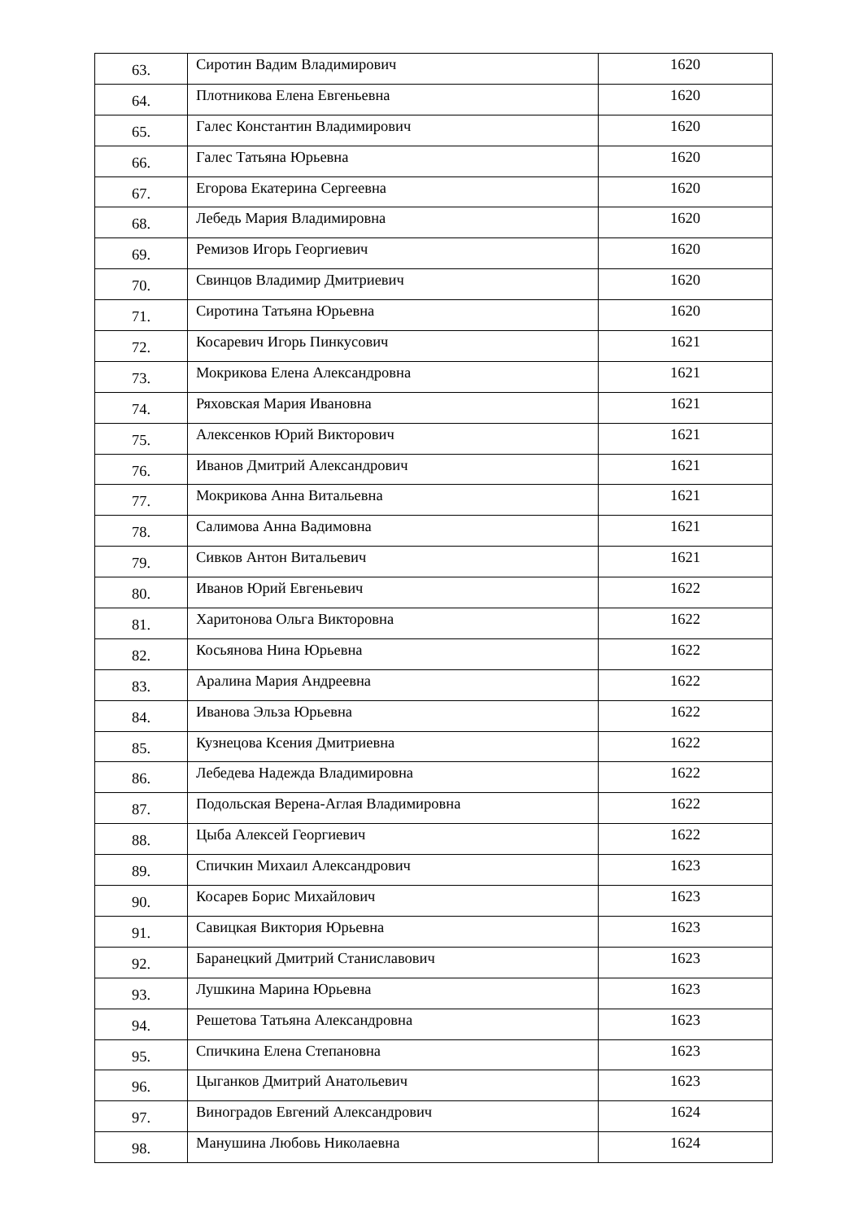| 63. | Сиротин Вадим Владимирович | 1620 |
| 64. | Плотникова Елена Евгеньевна | 1620 |
| 65. | Галес Константин Владимирович | 1620 |
| 66. | Галес Татьяна Юрьевна | 1620 |
| 67. | Егорова Екатерина Сергеевна | 1620 |
| 68. | Лебедь Мария Владимировна | 1620 |
| 69. | Ремизов Игорь Георгиевич | 1620 |
| 70. | Свинцов Владимир Дмитриевич | 1620 |
| 71. | Сиротина Татьяна Юрьевна | 1620 |
| 72. | Косаревич Игорь Пинкусович | 1621 |
| 73. | Мокрикова Елена Александровна | 1621 |
| 74. | Ряховская Мария Ивановна | 1621 |
| 75. | Алексенков Юрий Викторович | 1621 |
| 76. | Иванов Дмитрий Александрович | 1621 |
| 77. | Мокрикова Анна Витальевна | 1621 |
| 78. | Салимова Анна Вадимовна | 1621 |
| 79. | Сивков Антон Витальевич | 1621 |
| 80. | Иванов Юрий Евгеньевич | 1622 |
| 81. | Харитонова Ольга Викторовна | 1622 |
| 82. | Косьянова Нина Юрьевна | 1622 |
| 83. | Аралина Мария Андреевна | 1622 |
| 84. | Иванова Эльза Юрьевна | 1622 |
| 85. | Кузнецова Ксения Дмитриевна | 1622 |
| 86. | Лебедева Надежда Владимировна | 1622 |
| 87. | Подольская Верена-Аглая Владимировна | 1622 |
| 88. | Цыба Алексей Георгиевич | 1622 |
| 89. | Спичкин Михаил Александрович | 1623 |
| 90. | Косарев Борис Михайлович | 1623 |
| 91. | Савицкая Виктория Юрьевна | 1623 |
| 92. | Баранецкий Дмитрий Станиславович | 1623 |
| 93. | Лушкина Марина Юрьевна | 1623 |
| 94. | Решетова Татьяна Александровна | 1623 |
| 95. | Спичкина Елена Степановна | 1623 |
| 96. | Цыганков Дмитрий Анатольевич | 1623 |
| 97. | Виноградов Евгений Александрович | 1624 |
| 98. | Манушина Любовь Николаевна | 1624 |